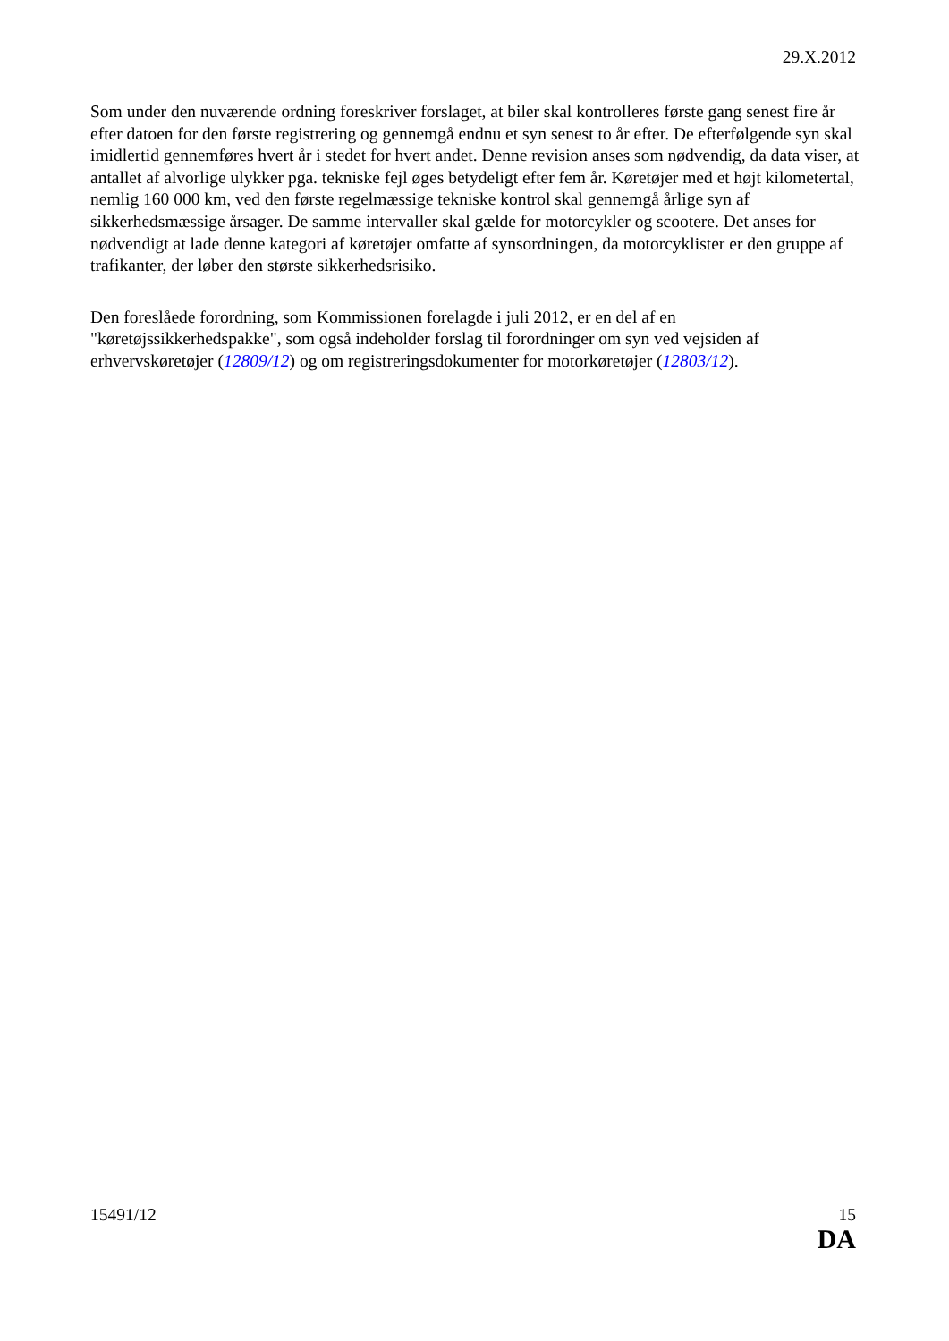29.X.2012
Som under den nuværende ordning foreskriver forslaget, at biler skal kontrolleres første gang senest fire år efter datoen for den første registrering og gennemgå endnu et syn senest to år efter. De efterfølgende syn skal imidlertid gennemføres hvert år i stedet for hvert andet. Denne revision anses som nødvendig, da data viser, at antallet af alvorlige ulykker pga. tekniske fejl øges betydeligt efter fem år. Køretøjer med et højt kilometertal, nemlig 160 000 km, ved den første regelmæssige tekniske kontrol skal gennemgå årlige syn af sikkerhedsmæssige årsager. De samme intervaller skal gælde for motorcykler og scootere. Det anses for nødvendigt at lade denne kategori af køretøjer omfatte af synsordningen, da motorcyklister er den gruppe af trafikanter, der løber den største sikkerhedsrisiko.
Den foreslåede forordning, som Kommissionen forelagde i juli 2012, er en del af en "køretøjssikkerhedspakke", som også indeholder forslag til forordninger om syn ved vejsiden af erhvervskøretøjer (12809/12) og om registreringsdokumenter for motorkøretøjer (12803/12).
15491/12 15
DA